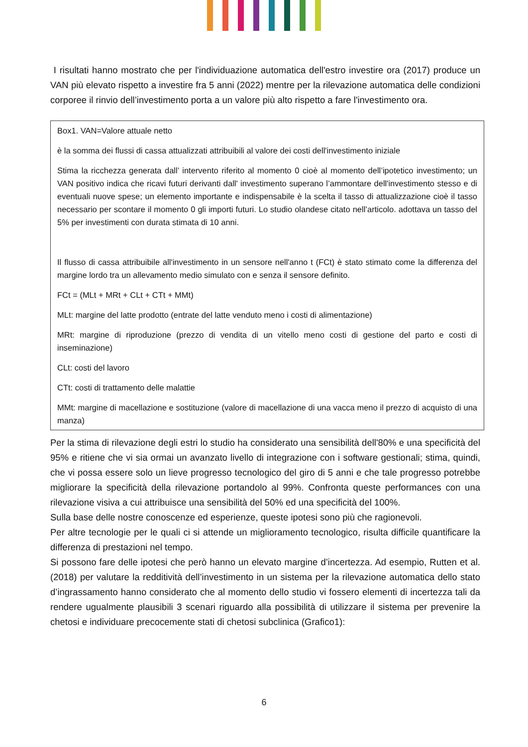I risultati hanno mostrato che per l'individuazione automatica dell'estro investire ora (2017) produce un VAN più elevato rispetto a investire fra 5 anni (2022) mentre per la rilevazione automatica delle condizioni corporee il rinvio dell’investimento porta a un valore più alto rispetto a fare l'investimento ora.
Box1. VAN=Valore attuale netto
è la somma dei flussi di cassa attualizzati attribuibili al valore dei costi dell'investimento iniziale
Stima la ricchezza generata dall’ intervento riferito al momento 0 cioè al momento dell’ipotetico investimento; un VAN positivo indica che ricavi futuri derivanti dall' investimento superano l’ammontare dell'investimento stesso e di eventuali nuove spese; un elemento importante e indispensabile è la scelta il tasso di attualizzazione cioè il tasso necessario per scontare il momento 0 gli importi futuri. Lo studio olandese citato nell’articolo. adottava un tasso del 5% per investimenti con durata stimata di 10 anni.
Il flusso di cassa attribuibile all'investimento in un sensore nell'anno t (FCt) è stato stimato come la differenza del margine lordo tra un allevamento medio simulato con e senza il sensore definito.
FCt = (MLt + MRt + CLt + CTt + MMt)
MLt: margine del latte prodotto (entrate del latte venduto meno i costi di alimentazione)
MRt: margine di riproduzione (prezzo di vendita di un vitello meno costi di gestione del parto e costi di inseminazione)
CLt: costi del lavoro
CTt: costi di trattamento delle malattie
MMt: margine di macellazione e sostituzione (valore di macellazione di una vacca meno il prezzo di acquisto di una manza)
Per la stima di rilevazione degli estri lo studio ha considerato una sensibilità dell'80% e una specificità del 95% e ritiene che vi sia ormai un avanzato livello di integrazione con i software gestionali; stima, quindi, che vi possa essere solo un lieve progresso tecnologico del giro di 5 anni e che tale progresso potrebbe migliorare la specificità della rilevazione portandolo al 99%. Confronta queste performances con una rilevazione visiva a cui attribuisce una sensibilità del 50% ed una specificità del 100%.
Sulla base delle nostre conoscenze ed esperienze, queste ipotesi sono più che ragionevoli.
Per altre tecnologie per le quali ci si attende un miglioramento tecnologico, risulta difficile quantificare la differenza di prestazioni nel tempo.
Si possono fare delle ipotesi che però hanno un elevato margine d’incertezza. Ad esempio, Rutten et al. (2018) per valutare la redditività dell’investimento in un sistema per la rilevazione automatica dello stato d’ingrassamento hanno considerato che al momento dello studio vi fossero elementi di incertezza tali da rendere ugualmente plausibili 3 scenari riguardo alla possibilità di utilizzare il sistema per prevenire la chetosi e individuare precocemente stati di chetosi subclinica (Grafico1):
6